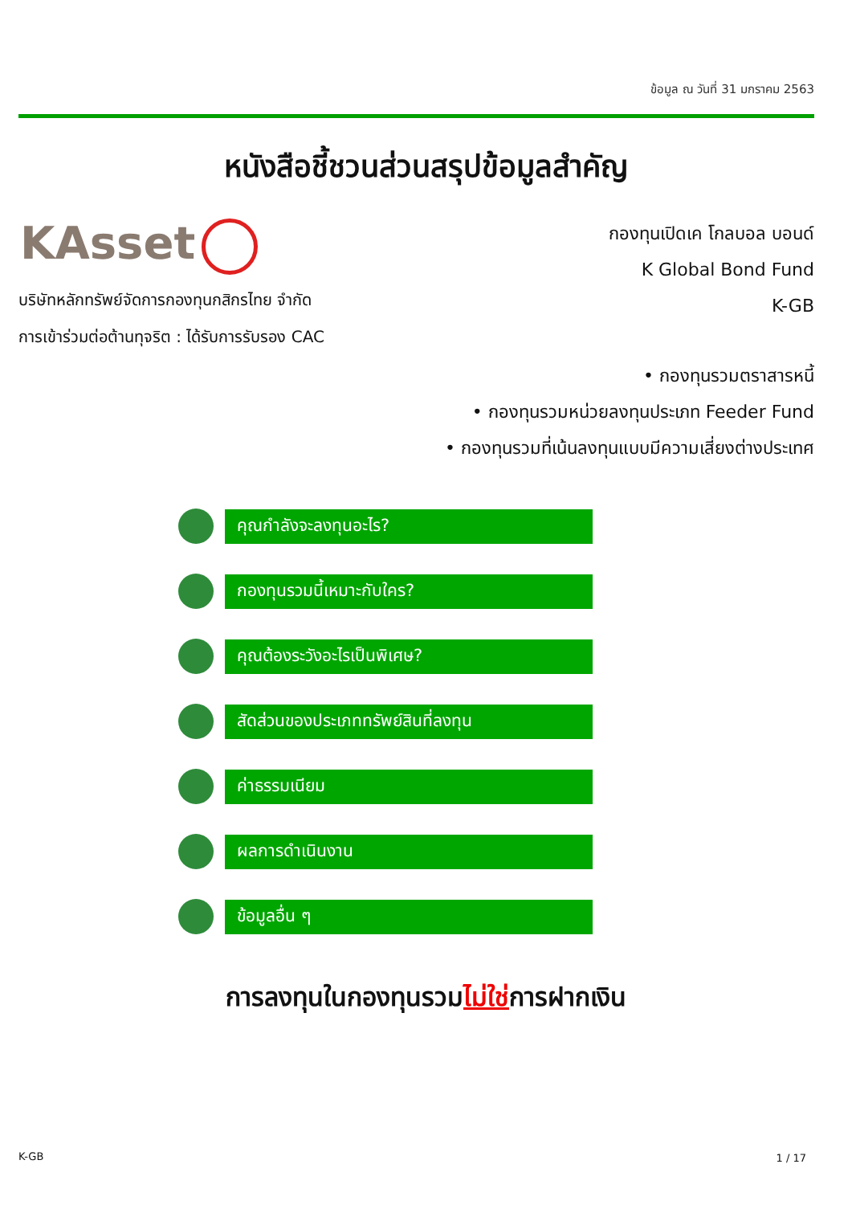ข้อมูล ณ วันที่ 31 มกราคม 2563
หนังสือชี้ชวนส่วนสรุปข้อมูลสำคัญ
KAsset
กองทุนเปิดเค โกลบอล บอนด์
K Global Bond Fund
K-GB
บริษัทหลักทรัพย์จัดการกองทุนกสิกรไทย จำกัด
การเข้าร่วมต่อต้านทุจริต : ได้รับการรับรอง CAC
• กองทุนรวมตราสารหนี้
• กองทุนรวมหน่วยลงทุนประเภท Feeder Fund
• กองทุนรวมที่เน้นลงทุนแบบมีความเสี่ยงต่างประเทศ
คุณกำลังจะลงทุนอะไร?
กองทุนรวมนี้เหมาะกับใคร?
คุณต้องระวังอะไรเป็นพิเศษ?
สัดส่วนของประเภททรัพย์สินที่ลงทุน
ค่าธรรมเนียม
ผลการดำเนินงาน
ข้อมูลอื่น ๆ
การลงทุนในกองทุนรวมไม่ใช่การฝากเงิน
K-GB 1 / 17